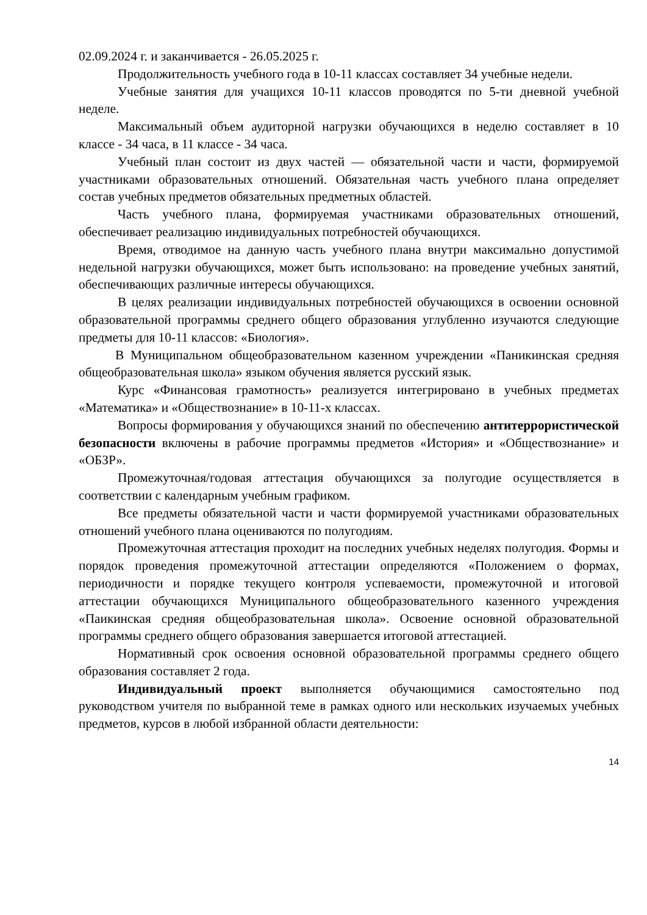02.09.2024 г. и заканчивается - 26.05.2025 г.
Продолжительность учебного года в 10-11 классах составляет 34 учебные недели.
Учебные занятия для учащихся 10-11 классов проводятся по 5-ти дневной учебной неделе.
Максимальный объем аудиторной нагрузки обучающихся в неделю составляет в 10 классе - 34 часа, в 11 классе - 34 часа.
Учебный план состоит из двух частей — обязательной части и части, формируемой участниками образовательных отношений. Обязательная часть учебного плана определяет состав учебных предметов обязательных предметных областей.
Часть учебного плана, формируемая участниками образовательных отношений, обеспечивает реализацию индивидуальных потребностей обучающихся.
Время, отводимое на данную часть учебного плана внутри максимально допустимой недельной нагрузки обучающихся, может быть использовано: на проведение учебных занятий, обеспечивающих различные интересы обучающихся.
В целях реализации индивидуальных потребностей обучающихся в освоении основной образовательной программы среднего общего образования углубленно изучаются следующие предметы для 10-11 классов: «Биология».
В Муниципальном общеобразовательном казенном учреждении «Паникинская средняя общеобразовательная школа» языком обучения является русский язык.
Курс «Финансовая грамотность» реализуется интегрировано в учебных предметах «Математика» и «Обществознание» в 10-11-х классах.
Вопросы формирования у обучающихся знаний по обеспечению антитеррористической безопасности включены в рабочие программы предметов «История» и «Обществознание» и «ОБЗР».
Промежуточная/годовая аттестация обучающихся за полугодие осуществляется в соответствии с календарным учебным графиком.
Все предметы обязательной части и части формируемой участниками образовательных отношений учебного плана оцениваются по полугодиям.
Промежуточная аттестация проходит на последних учебных неделях полугодия. Формы и порядок проведения промежуточной аттестации определяются «Положением о формах, периодичности и порядке текущего контроля успеваемости, промежуточной и итоговой аттестации обучающихся Муниципального общеобразовательного казенного учреждения «Паикинская средняя общеобразовательная школа». Освоение основной образовательной программы среднего общего образования завершается итоговой аттестацией.
Нормативный срок освоения основной образовательной программы среднего общего образования составляет 2 года.
Индивидуальный проект выполняется обучающимися самостоятельно под руководством учителя по выбранной теме в рамках одного или нескольких изучаемых учебных предметов, курсов в любой избранной области деятельности:
14